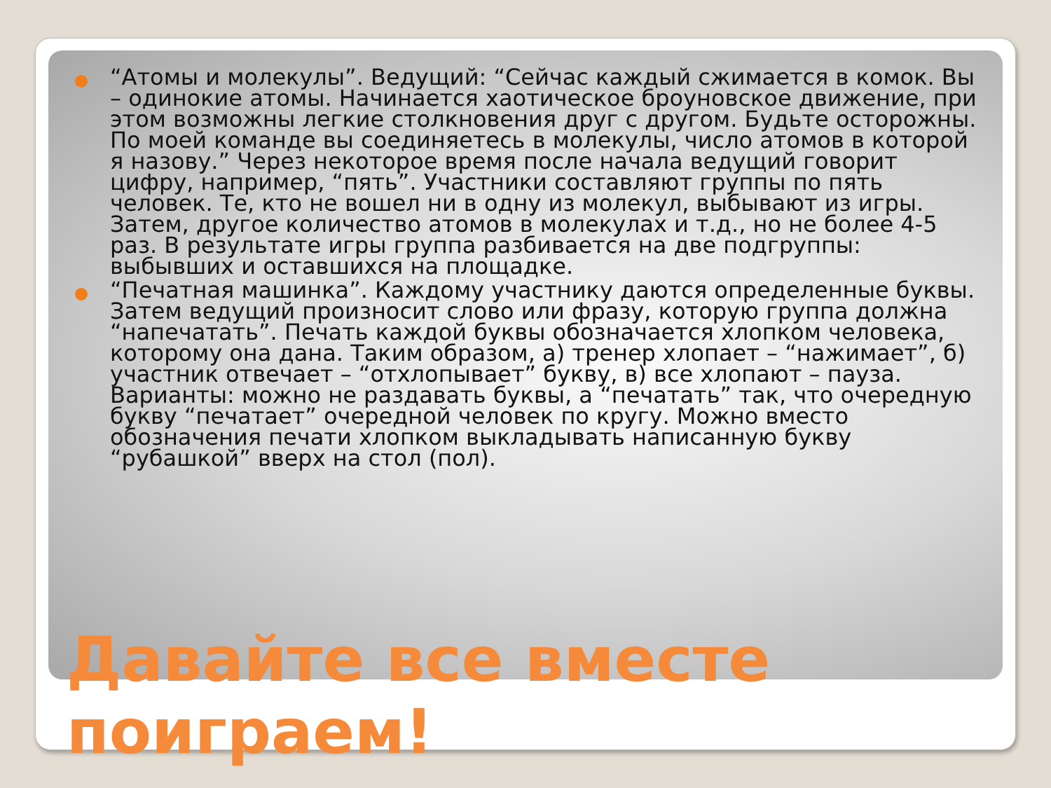“Атомы и молекулы”. Ведущий: “Сейчас каждый сжимается в комок. Вы – одинокие атомы. Начинается хаотическое броуновское движение, при этом возможны легкие столкновения друг с другом. Будьте осторожны. По моей команде вы соединяетесь в молекулы, число атомов в которой я назову.” Через некоторое время после начала ведущий говорит цифру, например, “пять”. Участники составляют группы по пять человек. Те, кто не вошел ни в одну из молекул, выбывают из игры. Затем, другое количество атомов в молекулах и т.д., но не более 4-5 раз. В результате игры группа разбивается на две подгруппы: выбывших и оставшихся на площадке.
“Печатная машинка”. Каждому участнику даются определенные буквы. Затем ведущий произносит слово или фразу, которую группа должна “напечатать”. Печать каждой буквы обозначается хлопком человека, которому она дана. Таким образом, а) тренер хлопает – “нажимает”, б) участник отвечает – “отхлопывает” букву, в) все хлопают – пауза. Варианты: можно не раздавать буквы, а “печатать” так, что очередную букву “печатает” очередной человек по кругу. Можно вместо обозначения печати хлопком выкладывать написанную букву “рубашкой” вверх на стол (пол).
Давайте все вместе поиграем!